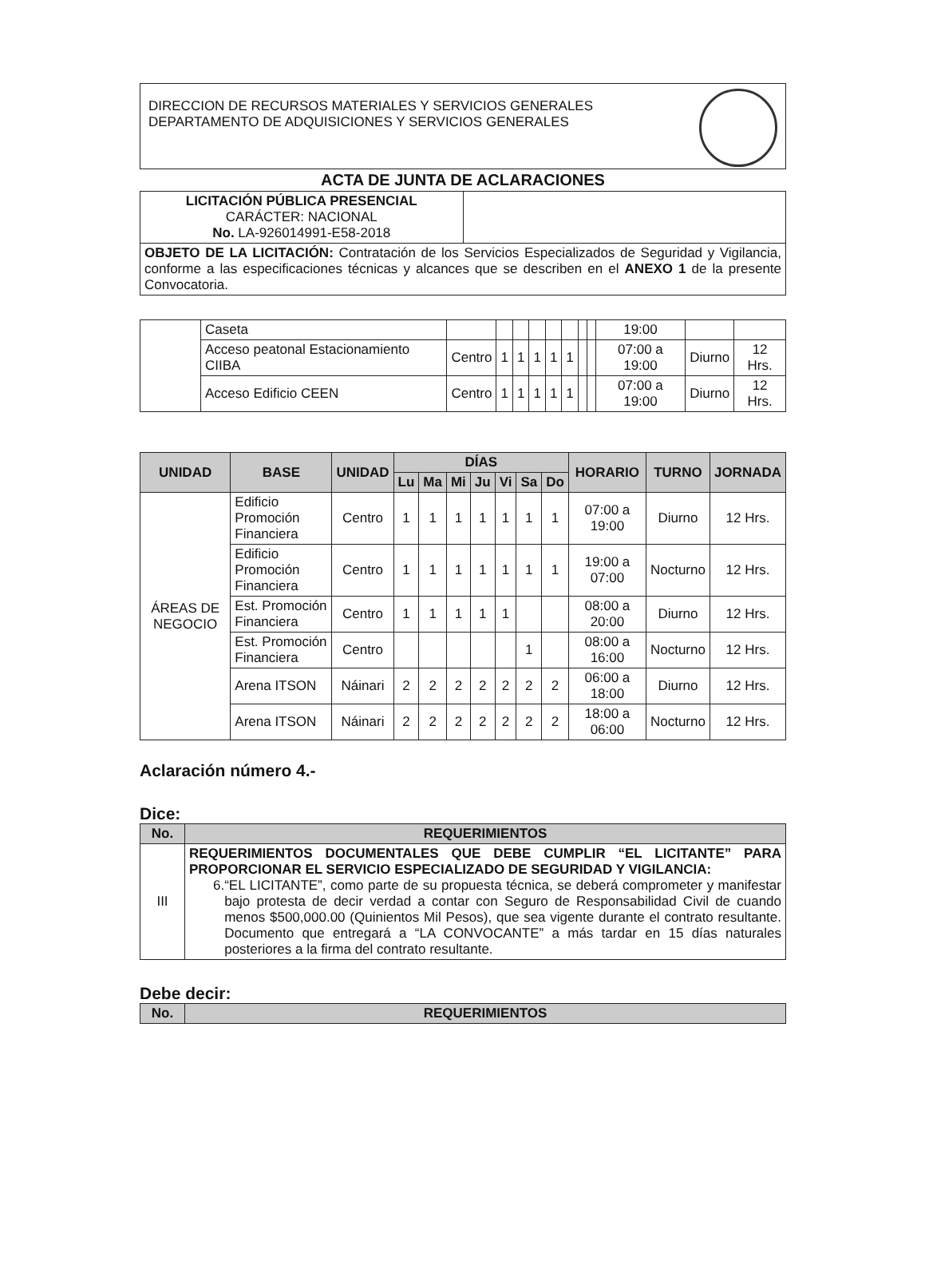DIRECCION DE RECURSOS MATERIALES Y SERVICIOS GENERALES
DEPARTAMENTO DE ADQUISICIONES Y SERVICIOS GENERALES
ACTA DE JUNTA DE ACLARACIONES
| LICITACIÓN PÚBLICA PRESENCIAL CARÁCTER: NACIONAL No. LA-926014991-E58-2018 | |
| OBJETO DE LA LICITACIÓN: Contratación de los Servicios Especializados de Seguridad y Vigilancia, conforme a las especificaciones técnicas y alcances que se describen en el ANEXO 1 de la presente Convocatoria. | |
| | Caseta | | | | | | | | | 19:00 | | |
| | Acceso peatonal Estacionamiento CIIBA | Centro | 1 | 1 | 1 | 1 | 1 | | | 07:00 a 19:00 | Diurno | 12 Hrs. |
| | Acceso Edificio CEEN | Centro | 1 | 1 | 1 | 1 | 1 | | | 07:00 a 19:00 | Diurno | 12 Hrs. |
| UNIDAD | BASE | UNIDAD | DÍAS | | | | | | | HORARIO | TURNO | JORNADA |
| --- | --- | --- | --- | --- | --- | --- | --- | --- | --- | --- | --- | --- |
| | | | Lu | Ma | Mi | Ju | Vi | Sa | Do | | | |
| ÁREAS DE NEGOCIO | Edificio Promoción Financiera | Centro | 1 | 1 | 1 | 1 | 1 | 1 | 1 | 07:00 a 19:00 | Diurno | 12 Hrs. |
| | Edificio Promoción Financiera | Centro | 1 | 1 | 1 | 1 | 1 | 1 | 1 | 19:00 a 07:00 | Nocturno | 12 Hrs. |
| | Est. Promoción Financiera | Centro | 1 | 1 | 1 | 1 | 1 | | | 08:00 a 20:00 | Diurno | 12 Hrs. |
| | Est. Promoción Financiera | Centro | | | | | | 1 | | 08:00 a 16:00 | Nocturno | 12 Hrs. |
| | Arena ITSON | Náinari | 2 | 2 | 2 | 2 | 2 | 2 | 2 | 06:00 a 18:00 | Diurno | 12 Hrs. |
| | Arena ITSON | Náinari | 2 | 2 | 2 | 2 | 2 | 2 | 2 | 18:00 a 06:00 | Nocturno | 12 Hrs. |
Aclaración número 4.-
Dice:
| No. | REQUERIMIENTOS |
| --- | --- |
| III | REQUERIMIENTOS DOCUMENTALES QUE DEBE CUMPLIR “EL LICITANTE” PARA PROPORCIONAR EL SERVICIO ESPECIALIZADO DE SEGURIDAD Y VIGILANCIA: 6. “EL LICITANTE”, como parte de su propuesta técnica, se deberá comprometer y manifestar bajo protesta de decir verdad a contar con Seguro de Responsabilidad Civil de cuando menos $500,000.00 (Quinientos Mil Pesos), que sea vigente durante el contrato resultante. Documento que entregará a “LA CONVOCANTE” a más tardar en 15 días naturales posteriores a la firma del contrato resultante. |
Debe decir:
| No. | REQUERIMIENTOS |
| --- | --- |